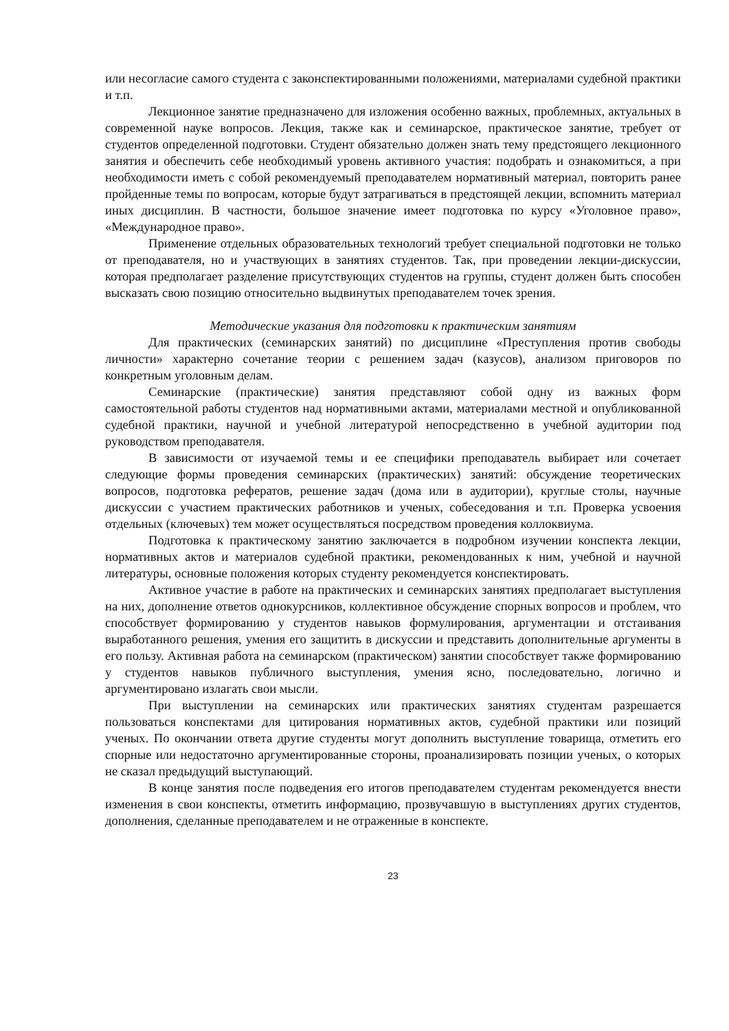или несогласие самого студента с законспектированными положениями, материалами судебной практики и т.п.
Лекционное занятие предназначено для изложения особенно важных, проблемных, актуальных в современной науке вопросов. Лекция, также как и семинарское, практическое занятие, требует от студентов определенной подготовки. Студент обязательно должен знать тему предстоящего лекционного занятия и обеспечить себе необходимый уровень активного участия: подобрать и ознакомиться, а при необходимости иметь с собой рекомендуемый преподавателем нормативный материал, повторить ранее пройденные темы по вопросам, которые будут затрагиваться в предстоящей лекции, вспомнить материал иных дисциплин. В частности, большое значение имеет подготовка по курсу «Уголовное право», «Международное право».
Применение отдельных образовательных технологий требует специальной подготовки не только от преподавателя, но и участвующих в занятиях студентов. Так, при проведении лекции-дискуссии, которая предполагает разделение присутствующих студентов на группы, студент должен быть способен высказать свою позицию относительно выдвинутых преподавателем точек зрения.
Методические указания для подготовки к практическим занятиям
Для практических (семинарских занятий) по дисциплине «Преступления против свободы личности» характерно сочетание теории с решением задач (казусов), анализом приговоров по конкретным уголовным делам.
Семинарские (практические) занятия представляют собой одну из важных форм самостоятельной работы студентов над нормативными актами, материалами местной и опубликованной судебной практики, научной и учебной литературой непосредственно в учебной аудитории под руководством преподавателя.
В зависимости от изучаемой темы и ее специфики преподаватель выбирает или сочетает следующие формы проведения семинарских (практических) занятий: обсуждение теоретических вопросов, подготовка рефератов, решение задач (дома или в аудитории), круглые столы, научные дискуссии с участием практических работников и ученых, собеседования и т.п. Проверка усвоения отдельных (ключевых) тем может осуществляться посредством проведения коллоквиума.
Подготовка к практическому занятию заключается в подробном изучении конспекта лекции, нормативных актов и материалов судебной практики, рекомендованных к ним, учебной и научной литературы, основные положения которых студенту рекомендуется конспектировать.
Активное участие в работе на практических и семинарских занятиях предполагает выступления на них, дополнение ответов однокурсников, коллективное обсуждение спорных вопросов и проблем, что способствует формированию у студентов навыков формулирования, аргументации и отстаивания выработанного решения, умения его защитить в дискуссии и представить дополнительные аргументы в его пользу. Активная работа на семинарском (практическом) занятии способствует также формированию у студентов навыков публичного выступления, умения ясно, последовательно, логично и аргументировано излагать свои мысли.
При выступлении на семинарских или практических занятиях студентам разрешается пользоваться конспектами для цитирования нормативных актов, судебной практики или позиций ученых. По окончании ответа другие студенты могут дополнить выступление товарища, отметить его спорные или недостаточно аргументированные стороны, проанализировать позиции ученых, о которых не сказал предыдущий выступающий.
В конце занятия после подведения его итогов преподавателем студентам рекомендуется внести изменения в свои конспекты, отметить информацию, прозвучавшую в выступлениях других студентов, дополнения, сделанные преподавателем и не отраженные в конспекте.
23